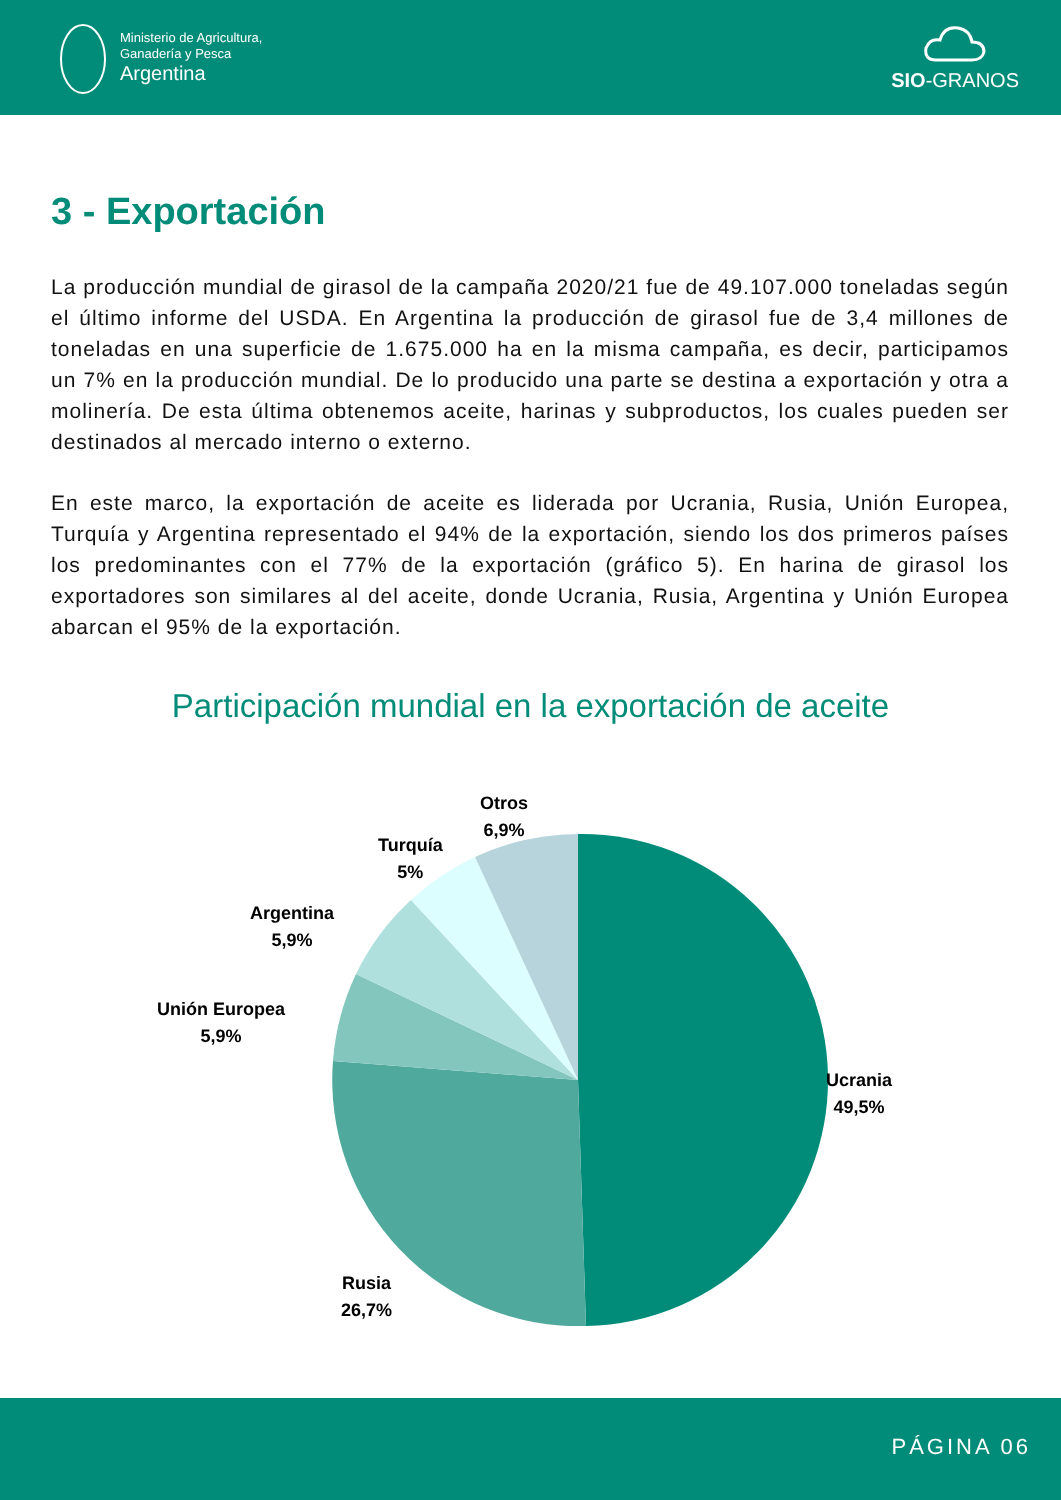Ministerio de Agricultura,
Ganadería y Pesca
Argentina
SIO-GRANOS
3 - Exportación
La producción mundial de girasol de la campaña 2020/21 fue de 49.107.000 toneladas según el último informe del USDA. En Argentina la producción de girasol fue de 3,4 millones de toneladas en una superficie de 1.675.000 ha en la misma campaña, es decir, participamos un 7% en la producción mundial. De lo producido una parte se destina a exportación y otra a molinería. De esta última obtenemos aceite, harinas y subproductos, los cuales pueden ser destinados al mercado interno o externo.
En este marco, la exportación de aceite es liderada por Ucrania, Rusia, Unión Europea, Turquía y Argentina representado el 94% de la exportación, siendo los dos primeros países los predominantes con el 77% de la exportación (gráfico 5). En harina de girasol los exportadores son similares al del aceite, donde Ucrania, Rusia, Argentina y Unión Europea abarcan el 95% de la exportación.
Participación mundial en la exportación de aceite
Otros
6,9%
Turquía
5%
Argentina
5,9%
Unión Europea
5,9%
Ucrania
49,5%
Rusia
26,7%
PÁGINA 06